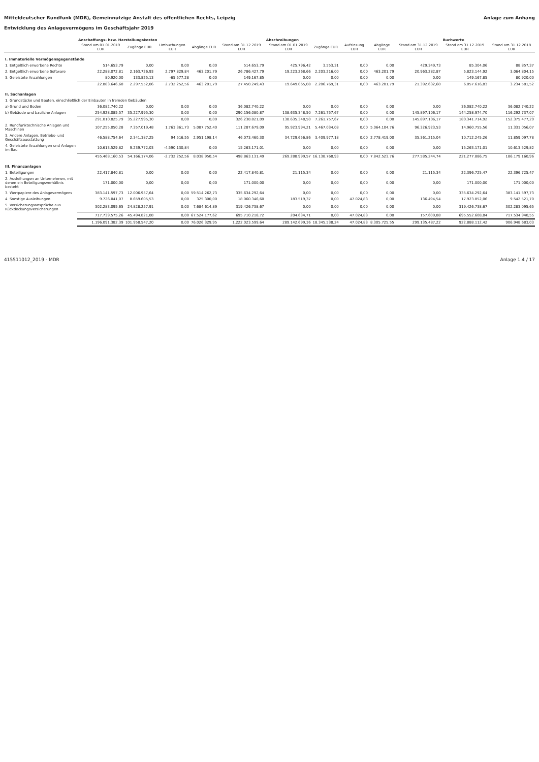Mitteldeutscher Rundfunk (MDR), Gemeinnützige Anstalt des öffentlichen Rechts, Leipzig Anlage zum Anhang
Entwicklung des Anlagevermögens im Geschäftsjahr 2019
| | Anschaffungs- bzw. Herstellungskosten | | | | | Abschreibungen | | | | | Buchwerte | |
| --- | --- | --- | --- | --- | --- | --- | --- | --- | --- | --- | --- | --- |
| | Stand am 01.01.2019 EUR | Zugänge EUR | Umbuchungen EUR | Abgänge EUR | Stand am 31.12.2019 EUR | Stand am 01.01.2019 EUR | Zugänge EUR | Aufzinsung EUR | Abgänge EUR | Stand am 31.12.2019 EUR | Stand am 31.12.2019 EUR | Stand am 31.12.2018 EUR |
| I. Immaterielle Vermögensgegenstände | | | | | | | | | | | | |
| 1. Entgeltlich erworbene Rechte | 514.653,79 | 0,00 | 0,00 | 0,00 | 514.653,79 | 425.796,42 | 3.553,31 | 0,00 | 0,00 | 429.349,73 | 85.304,06 | 88.857,37 |
| 2. Entgeltlich erworbene Software | 22.288.072,81 | 2.163.726,93 | 2.797.829,84 | 463.201,79 | 26.786.427,79 | 19.223.268,66 | 2.203.216,00 | 0,00 | 463.201,79 | 20.963.282,87 | 5.823.144,92 | 3.064.804,15 |
| 3. Geleistete Anzahlungen | 80.920,00 | 133.825,13 | -65.577,28 | 0,00 | 149.167,85 | 0,00 | 0,00 | 0,00 | 0,00 | 0,00 | 149.167,85 | 80.920,00 |
| | 22.883.646,60 | 2.297.552,06 | 2.732.252,56 | 463.201,79 | 27.450.249,43 | 19.649.065,08 | 2.206.769,31 | 0,00 | 463.201,79 | 21.392.632,60 | 6.057.616,83 | 3.234.581,52 |
| II. Sachanlagen | | | | | | | | | | | | |
| 1. Grundstücke und Bauten, einschließlich der Einbauten in fremden Gebäuden | | | | | | | | | | | | |
| a) Grund und Boden | 36.082.740,22 | 0,00 | 0,00 | 0,00 | 36.082.740,22 | 0,00 | 0,00 | 0,00 | 0,00 | 0,00 | 36.082.740,22 | 36.082.740,22 |
| b) Gebäude und bauliche Anlagen | 254.928.085,57 | 35.227.995,30 | 0,00 | 0,00 | 290.156.080,87 | 138.635.348,50 | 7.261.757,67 | 0,00 | 0,00 | 145.897.106,17 | 144.258.974,70 | 116.292.737,07 |
| | 291.010.825,79 | 35.227.995,30 | 0,00 | 0,00 | 326.238.821,09 | 138.635.348,50 | 7.261.757,67 | 0,00 | 0,00 | 145.897.106,17 | 180.341.714,92 | 152.375.477,29 |
| 2. Rundfunktechnische Anlagen und Maschinen | 107.255.050,28 | 7.357.019,48 | 1.763.361,73 | 5.087.752,40 | 111.287.679,09 | 95.923.994,21 | 5.467.034,08 | 0,00 | 5.064.104,76 | 96.326.923,53 | 14.960.755,56 | 11.331.056,07 |
| 3. Andere Anlagen, Betriebs- und Geschäftsausstattung | 46.588.754,64 | 2.341.387,25 | 94.516,55 | 2.951.198,14 | 46.073.460,30 | 34.729.656,86 | 3.409.977,18 | 0,00 | 2.778.419,00 | 35.361.215,04 | 10.712.245,26 | 11.859.097,78 |
| 4. Geleistete Anzahlungen und Anlagen im Bau | 10.613.529,82 | 9.239.772,03 | -4.590.130,84 | 0,00 | 15.263.171,01 | 0,00 | 0,00 | 0,00 | 0,00 | 0,00 | 15.263.171,01 | 10.613.529,82 |
| | 455.468.160,53 | 54.166.174,06 | -2.732.252,56 | 8.038.950,54 | 498.863.131,49 | 269.288.999,57 | 16.138.768,93 | 0,00 | 7.842.523,76 | 277.585.244,74 | 221.277.886,75 | 186.179.160,96 |
| III. Finanzanlagen | | | | | | | | | | | | |
| 1. Beteiligungen | 22.417.840,81 | 0,00 | 0,00 | 0,00 | 22.417.840,81 | 21.115,34 | 0,00 | 0,00 | 0,00 | 21.115,34 | 22.396.725,47 | 22.396.725,47 |
| 2. Ausleihungen an Unternehmen, mit denen ein Beteiligungsverhältnis besteht | 171.000,00 | 0,00 | 0,00 | 0,00 | 171.000,00 | 0,00 | 0,00 | 0,00 | 0,00 | 0,00 | 171.000,00 | 171.000,00 |
| 3. Wertpapiere des Anlagevermögens | 383.141.597,73 | 12.006.957,64 | 0,00 | 59.514.262,73 | 335.634.292,64 | 0,00 | 0,00 | 0,00 | 0,00 | 0,00 | 335.634.292,64 | 383.141.597,73 |
| 4. Sonstige Ausleihungen | 9.726.041,07 | 8.659.605,53 | 0,00 | 325.300,00 | 18.060.346,60 | 183.519,37 | 0,00 | 47.024,83 | 0,00 | 136.494,54 | 17.923.852,06 | 9.542.521,70 |
| 5. Versicherungsansprüche aus Rückdeckungsversicherungen | 302.283.095,65 | 24.828.257,91 | 0,00 | 7.684.614,89 | 319.426.738,67 | 0,00 | 0,00 | 0,00 | 0,00 | 0,00 | 319.426.738,67 | 302.283.095,65 |
| | 717.739.575,26 | 45.494.821,08 | 0,00 | 67.524.177,62 | 695.710.218,72 | 204.634,71 | 0,00 | 47.024,83 | 0,00 | 157.609,88 | 695.552.608,84 | 717.534.940,55 |
| | 1.196.091.382,39 | 101.958.547,20 | 0,00 | 76.026.329,95 | 1.222.023.599,64 | 289.142.699,36 | 18.345.538,24 | 47.024,83 | 8.305.725,55 | 299.135.487,22 | 922.888.112,42 | 906.948.683,03 |
415511012_2019 - MDR Anlage 1.4 / 17